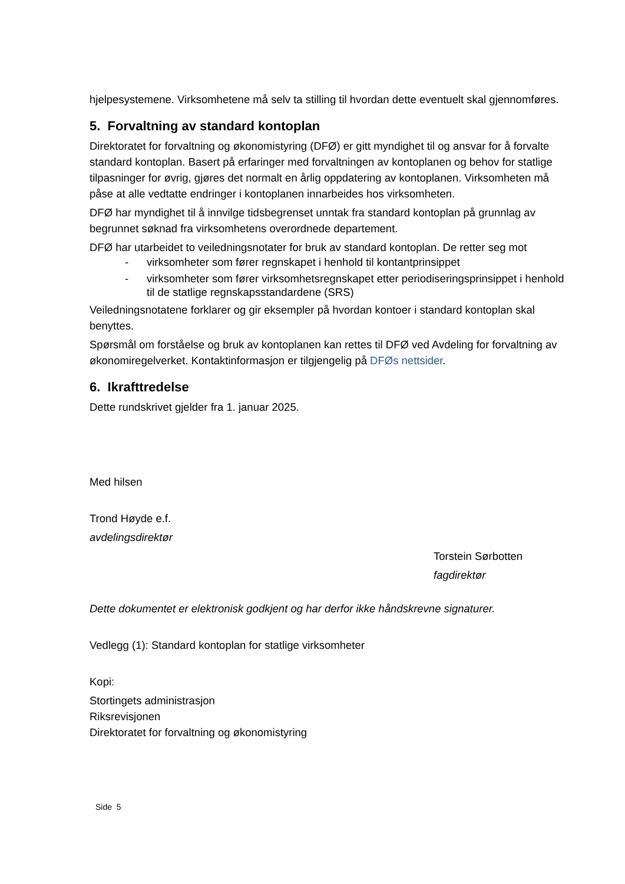hjelpesystemene. Virksomhetene må selv ta stilling til hvordan dette eventuelt skal gjennomføres.
5. Forvaltning av standard kontoplan
Direktoratet for forvaltning og økonomistyring (DFØ) er gitt myndighet til og ansvar for å forvalte standard kontoplan. Basert på erfaringer med forvaltningen av kontoplanen og behov for statlige tilpasninger for øvrig, gjøres det normalt en årlig oppdatering av kontoplanen. Virksomheten må påse at alle vedtatte endringer i kontoplanen innarbeides hos virksomheten.
DFØ har myndighet til å innvilge tidsbegrenset unntak fra standard kontoplan på grunnlag av begrunnet søknad fra virksomhetens overordnede departement.
DFØ har utarbeidet to veiledningsnotater for bruk av standard kontoplan. De retter seg mot
- virksomheter som fører regnskapet i henhold til kontantprinsippet
- virksomheter som fører virksomhetsregnskapet etter periodiseringsprinsippet i henhold til de statlige regnskapsstandardene (SRS)
Veiledningsnotatene forklarer og gir eksempler på hvordan kontoer i standard kontoplan skal benyttes.
Spørsmål om forståelse og bruk av kontoplanen kan rettes til DFØ ved Avdeling for forvaltning av økonomiregelverket. Kontaktinformasjon er tilgjengelig på DFØs nettsider.
6. Ikrafttredelse
Dette rundskrivet gjelder fra 1. januar 2025.
Med hilsen
Trond Høyde e.f.
avdelingsdirektør
Torstein Sørbotten
fagdirektør
Dette dokumentet er elektronisk godkjent og har derfor ikke håndskrevne signaturer.
Vedlegg (1): Standard kontoplan for statlige virksomheter
Kopi:
Stortingets administrasjon
Riksrevisjonen
Direktoratet for forvaltning og økonomistyring
Side 5